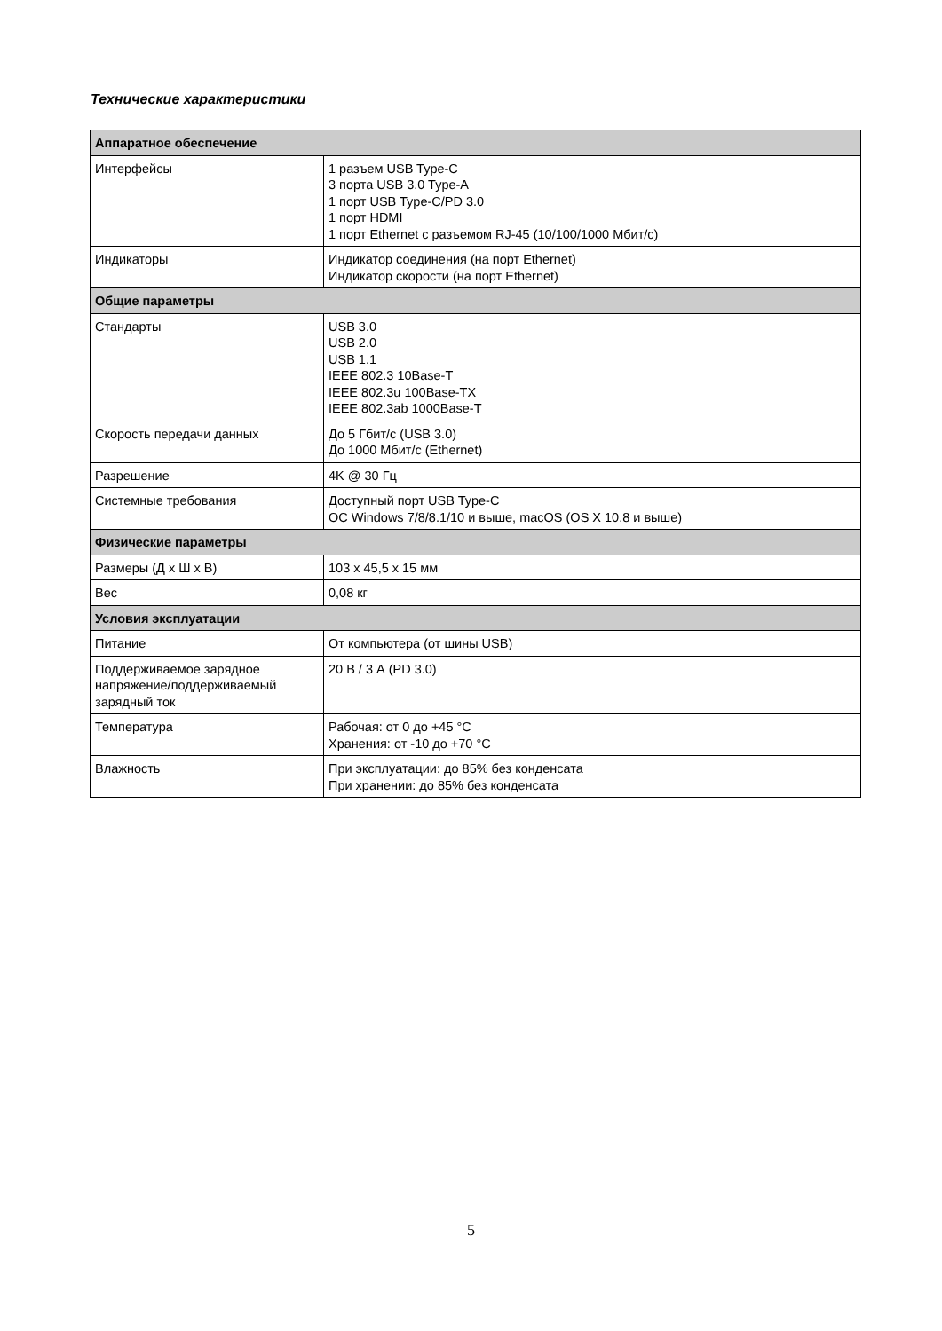Технические характеристики
| Аппаратное обеспечение | |
| --- | --- |
| Интерфейсы | 1 разъем USB Type-C 3 порта USB 3.0 Type-A 1 порт USB Type-C/PD 3.0 1 порт HDMI 1 порт Ethernet с разъемом RJ-45 (10/100/1000 Мбит/с) |
| Индикаторы | Индикатор соединения (на порт Ethernet) Индикатор скорости (на порт Ethernet) |
| Общие параметры | |
| Стандарты | USB 3.0 USB 2.0 USB 1.1 IEEE 802.3 10Base-T IEEE 802.3u 100Base-TX IEEE 802.3ab 1000Base-T |
| Скорость передачи данных | До 5 Гбит/с (USB 3.0) До 1000 Мбит/с (Ethernet) |
| Разрешение | 4K @ 30 Гц |
| Системные требования | Доступный порт USB Type-C ОС Windows 7/8/8.1/10 и выше, macOS (OS X 10.8 и выше) |
| Физические параметры | |
| Размеры (Д x Ш x В) | 103 x 45,5 x 15 мм |
| Вес | 0,08 кг |
| Условия эксплуатации | |
| Питание | От компьютера (от шины USB) |
| Поддерживаемое зарядное напряжение/поддерживаемый зарядный ток | 20 В / 3 А (PD 3.0) |
| Температура | Рабочая: от 0 до +45 °C Хранения: от -10 до +70 °C |
| Влажность | При эксплуатации: до 85% без конденсата При хранении: до 85% без конденсата |
5